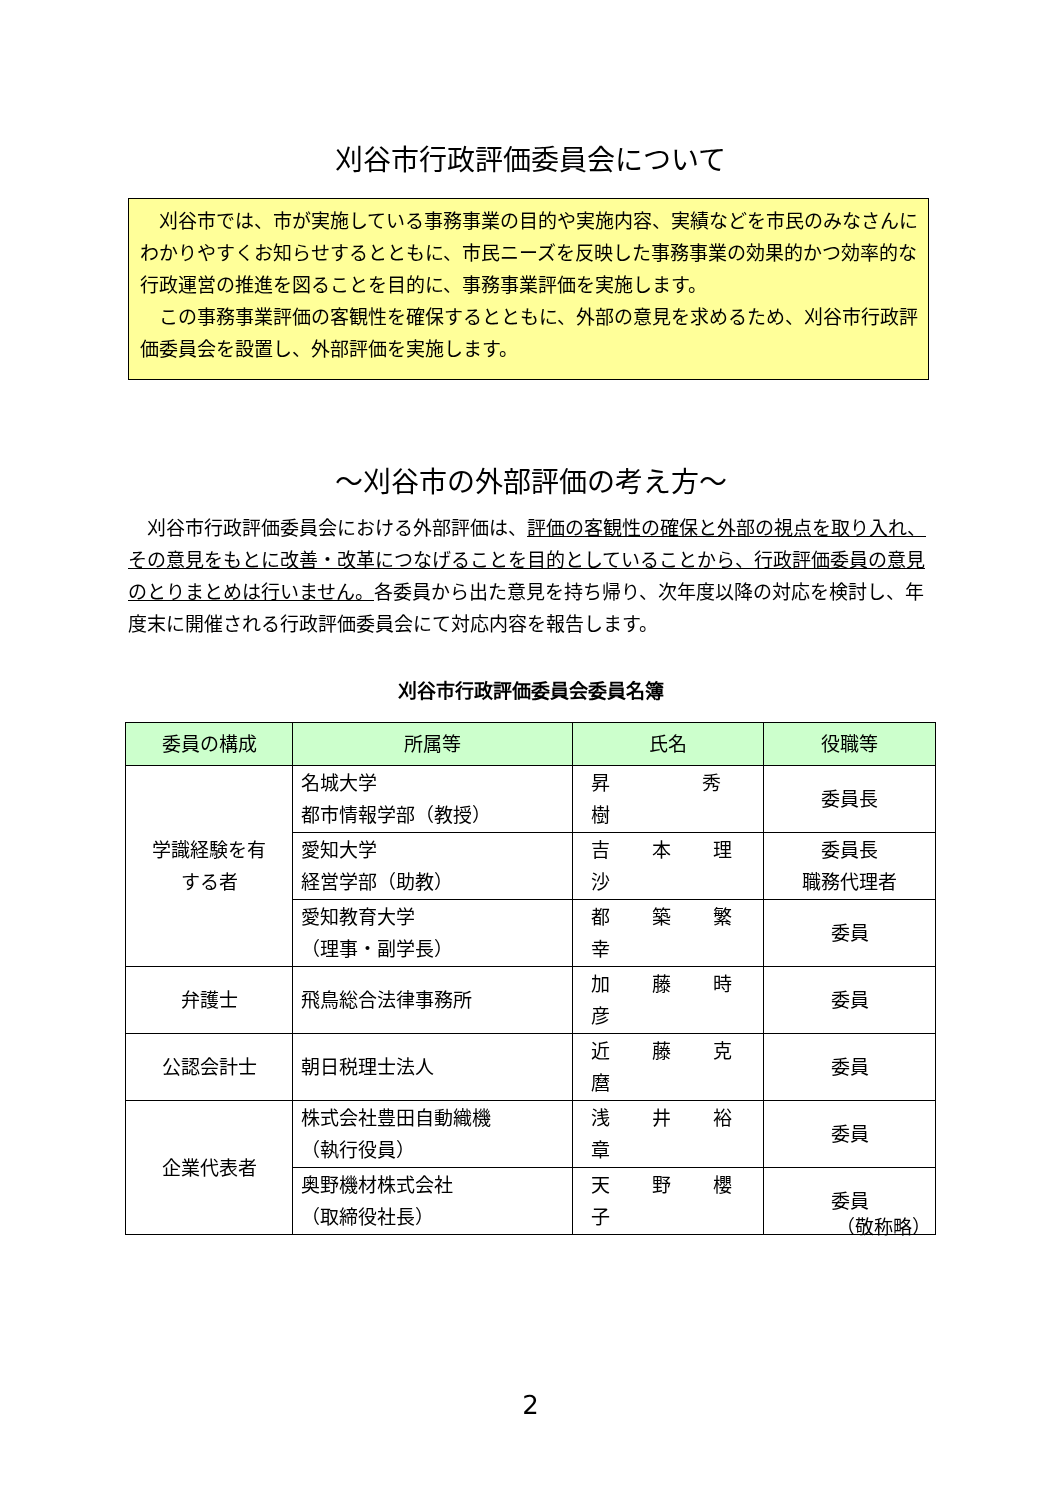刈谷市行政評価委員会について
刈谷市では、市が実施している事務事業の目的や実施内容、実績などを市民のみなさんにわかりやすくお知らせするとともに、市民ニーズを反映した事務事業の効果的かつ効率的な行政運営の推進を図ることを目的に、事務事業評価を実施します。
この事務事業評価の客観性を確保するとともに、外部の意見を求めるため、刈谷市行政評価委員会を設置し、外部評価を実施します。
～刈谷市の外部評価の考え方～
刈谷市行政評価委員会における外部評価は、評価の客観性の確保と外部の視点を取り入れ、その意見をもとに改善・改革につなげることを目的としていることから、行政評価委員の意見のとりまとめは行いません。各委員から出た意見を持ち帰り、次年度以降の対応を検討し、年度末に開催される行政評価委員会にて対応内容を報告します。
刈谷市行政評価委員会委員名簿
| 委員の構成 | 所属等 | 氏名 | 役職等 |
| --- | --- | --- | --- |
| 学識経験を有 する者 | 名城大学 都市情報学部（教授） | 昇 秀 樹 | 委員長 |
| | 愛知大学 経営学部（助教） | 吉 本 理 沙 | 委員長 職務代理者 |
| | 愛知教育大学 （理事・副学長） | 都 築 繁 幸 | 委員 |
| 弁護士 | 飛鳥総合法律事務所 | 加 藤 時 彦 | 委員 |
| 公認会計士 | 朝日税理士法人 | 近 藤 克 麿 | 委員 |
| 企業代表者 | 株式会社豊田自動織機 （執行役員） | 浅 井 裕 章 | 委員 |
| | 奥野機材株式会社 （取締役社長） | 天 野 櫻 子 | 委員 |
（敬称略）
2